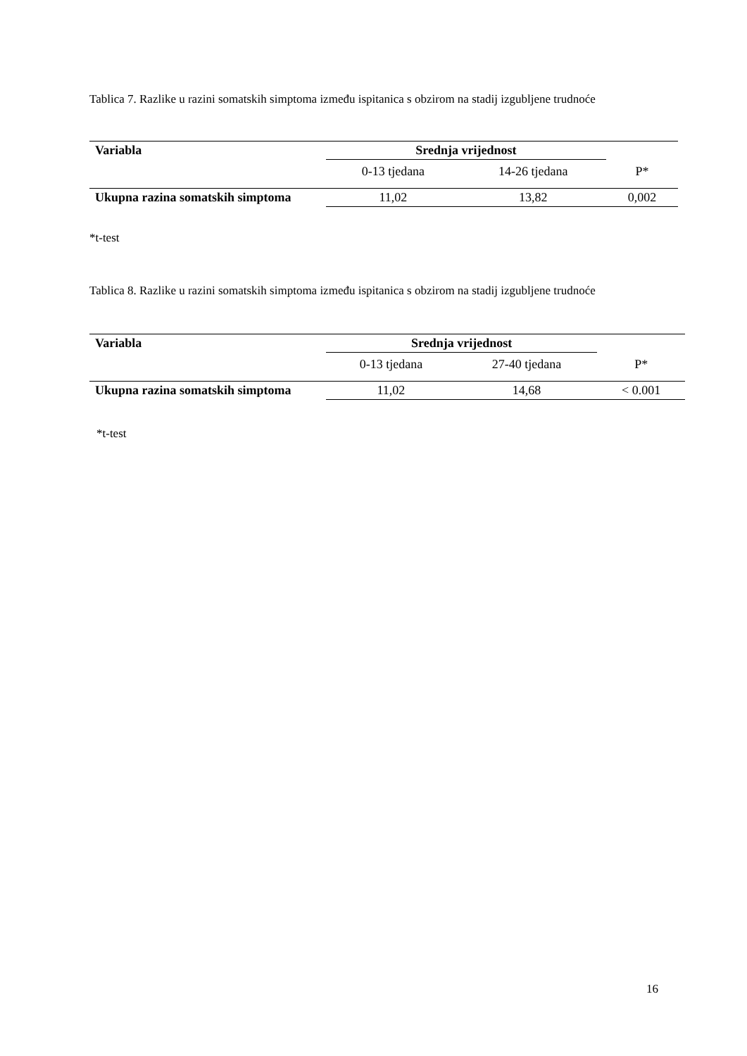Tablica 7. Razlike u razini somatskih simptoma između ispitanica s obzirom na stadij izgubljene trudnoće
| Variabla | Srednja vrijednost | | |
| --- | --- | --- | --- |
| | 0-13 tjedana | 14-26 tjedana | P* |
| Ukupna razina somatskih simptoma | 11,02 | 13,82 | 0,002 |
*t-test
Tablica 8. Razlike u razini somatskih simptoma između ispitanica s obzirom na stadij izgubljene trudnoće
| Variabla | Srednja vrijednost | | |
| --- | --- | --- | --- |
| | 0-13 tjedana | 27-40 tjedana | P* |
| Ukupna razina somatskih simptoma | 11,02 | 14,68 | < 0.001 |
*t-test
16